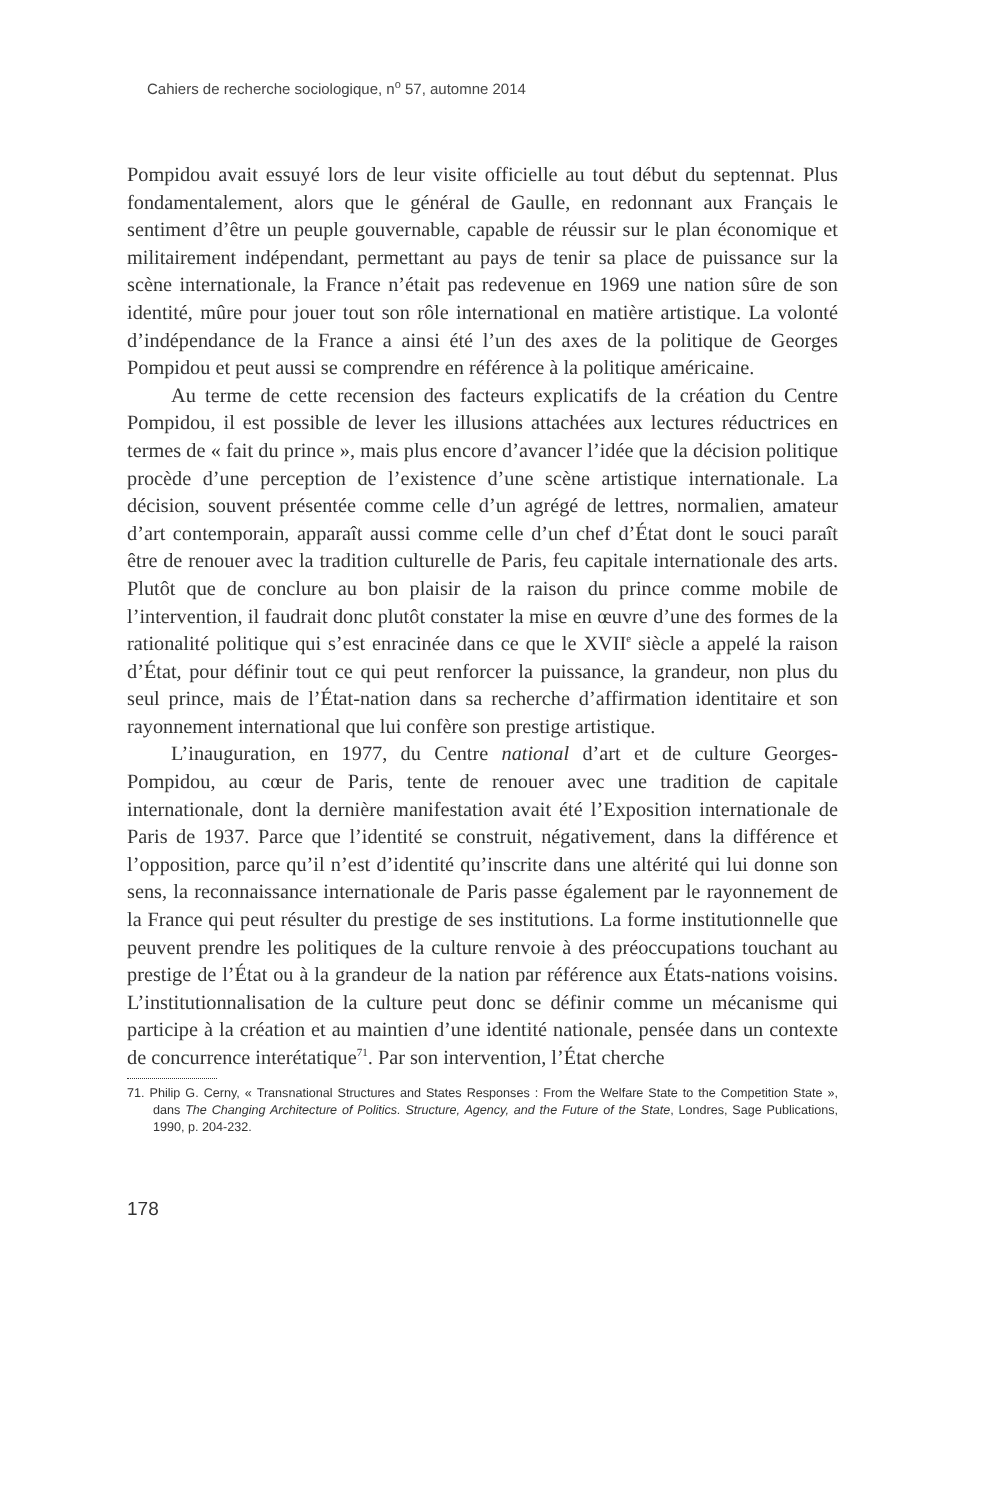Cahiers de recherche sociologique, n<sup>o</sup> 57, automne 2014
Pompidou avait essuyé lors de leur visite officielle au tout début du septennat. Plus fondamentalement, alors que le général de Gaulle, en redonnant aux Français le sentiment d’être un peuple gouvernable, capable de réussir sur le plan économique et militairement indépendant, permettant au pays de tenir sa place de puissance sur la scène internationale, la France n’était pas redevenue en 1969 une nation sûre de son identité, mûre pour jouer tout son rôle international en matière artistique. La volonté d’indépendance de la France a ainsi été l’un des axes de la politique de Georges Pompidou et peut aussi se comprendre en référence à la politique américaine.
Au terme de cette recension des facteurs explicatifs de la création du Centre Pompidou, il est possible de lever les illusions attachées aux lectures réductrices en termes de « fait du prince », mais plus encore d’avancer l’idée que la décision politique procède d’une perception de l’existence d’une scène artistique internationale. La décision, souvent présentée comme celle d’un agrégé de lettres, normalien, amateur d’art contemporain, apparaît aussi comme celle d’un chef d’État dont le souci paraît être de renouer avec la tradition culturelle de Paris, feu capitale internationale des arts. Plutôt que de conclure au bon plaisir de la raison du prince comme mobile de l’intervention, il faudrait donc plutôt constater la mise en œuvre d’une des formes de la rationalité politique qui s’est enracinée dans ce que le XVII<sup>e</sup> siècle a appelé la raison d’État, pour définir tout ce qui peut renforcer la puissance, la grandeur, non plus du seul prince, mais de l’État-nation dans sa recherche d’affirmation identitaire et son rayonnement international que lui confère son prestige artistique.
L’inauguration, en 1977, du Centre national d’art et de culture Georges-Pompidou, au cœur de Paris, tente de renouer avec une tradition de capitale internationale, dont la dernière manifestation avait été l’Exposition internationale de Paris de 1937. Parce que l’identité se construit, négativement, dans la différence et l’opposition, parce qu’il n’est d’identité qu’inscrite dans une altérité qui lui donne son sens, la reconnaissance internationale de Paris passe également par le rayonnement de la France qui peut résulter du prestige de ses institutions. La forme institutionnelle que peuvent prendre les politiques de la culture renvoie à des préoccupations touchant au prestige de l’État ou à la grandeur de la nation par référence aux États-nations voisins. L’institutionnalisation de la culture peut donc se définir comme un mécanisme qui participe à la création et au maintien d’une identité nationale, pensée dans un contexte de concurrence interétatique<sup>71</sup>. Par son intervention, l’État cherche
71. Philip G. Cerny, « Transnational Structures and States Responses : From the Welfare State to the Competition State », dans The Changing Architecture of Politics. Structure, Agency, and the Future of the State, Londres, Sage Publications, 1990, p. 204-232.
178